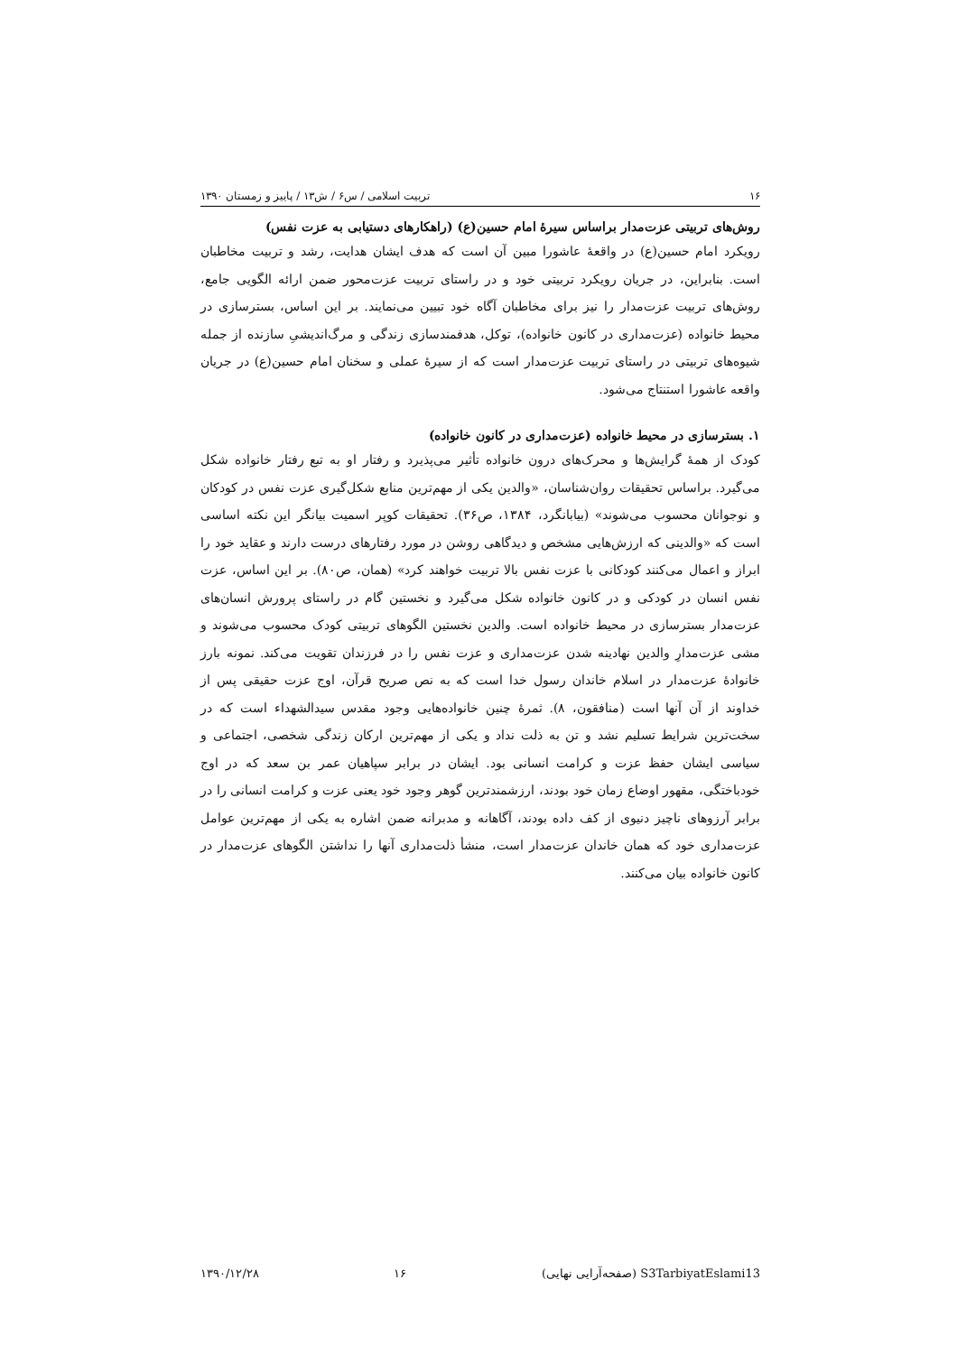۱۶ تربیت اسلامی / س۶ / ش۱۳ / پاییز و زمستان ۱۳۹۰
روش‌های تربیتی عزت‌مدار براساس سیرهٔ امام حسین(ع) (راهکارهای دستیابی به عزت نفس)
رویکرد امام حسین(ع) در واقعهٔ عاشورا مبین آن است که هدف ایشان هدایت، رشد و تربیت مخاطبان است. بنابراین، در جریان رویکرد تربیتی خود و در راستای تربیت عزت‌محور ضمن ارائه الگویی جامع، روش‌های تربیت عزت‌مدار را نیز برای مخاطبان آگاه خود تبیین می‌نمایند. بر این اساس، بسترسازی در محیط خانواده (عزت‌مداری در کانون خانواده)، توکل، هدفمندسازی زندگی و مرگ‌اندیشیِ سازنده از جمله شیوه‌های تربیتی در راستای تربیت عزت‌مدار است که از سیرهٔ عملی و سخنان امام حسین(ع) در جریان واقعه عاشورا استنتاج می‌شود.
۱. بسترسازی در محیط خانواده (عزت‌مداری در کانون خانواده)
کودک از همهٔ گرایش‌ها و محرک‌های درون خانواده تأثیر می‌پذیرد و رفتار او به تبع رفتار خانواده شکل می‌گیرد. براساس تحقیقات روان‌شناسان، «والدین یکی از مهم‌ترین منابع شکل‌گیری عزت نفس در کودکان و نوجوانان محسوب می‌شوند» (بیابانگرد، ۱۳۸۴، ص۳۶). تحقیقات کوپر اسمیت بیانگر این نکته اساسی است که «والدینی که ارزش‌هایی مشخص و دیدگاهی روشن در مورد رفتارهای درست دارند و عقاید خود را ابراز و اعمال می‌کنند کودکانی با عزت نفس بالا تربیت خواهند کرد» (همان، ص۸۰). بر این اساس، عزت نفس انسان در کودکی و در کانون خانواده شکل می‌گیرد و نخستین گام در راستای پرورش انسان‌های عزت‌مدار بسترسازی در محیط خانواده است. والدین نخستین الگوهای تربیتی کودک محسوب می‌شوند و مشی عزت‌مدارِ والدین نهادینه شدن عزت‌مداری و عزت نفس را در فرزندان تقویت می‌کند. نمونه بارز خانوادهٔ عزت‌مدار در اسلام خاندان رسول خدا است که به نص صریح قرآن، اوج عزت حقیقی پس از خداوند از آن آنها است (منافقون، ۸). ثمرهٔ چنین خانواده‌هایی وجود مقدس سیدالشهداء است که در سخت‌ترین شرایط تسلیم نشد و تن به ذلت نداد و یکی از مهم‌ترین ارکان زندگی شخصی، اجتماعی و سیاسی ایشان حفظ عزت و کرامت انسانی بود. ایشان در برابر سپاهیان عمر بن سعد که در اوج خودباختگی، مقهور اوضاع زمان خود بودند، ارزشمندترین گوهر وجود خود یعنی عزت و کرامت انسانی را در برابر آرزوهای ناچیز دنیوی از کف داده بودند، آگاهانه و مدبرانه ضمن اشاره به یکی از مهم‌ترین عوامل عزت‌مداری خود که همان خاندان عزت‌مدار است، منشأ ذلت‌مداری آنها را نداشتن الگوهای عزت‌مدار در کانون خانواده بیان می‌کنند.
S3TarbiyatEslami13 (صفحه‌آرایی نهایی) ۱۶ ۱۳۹۰/۱۲/۲۸